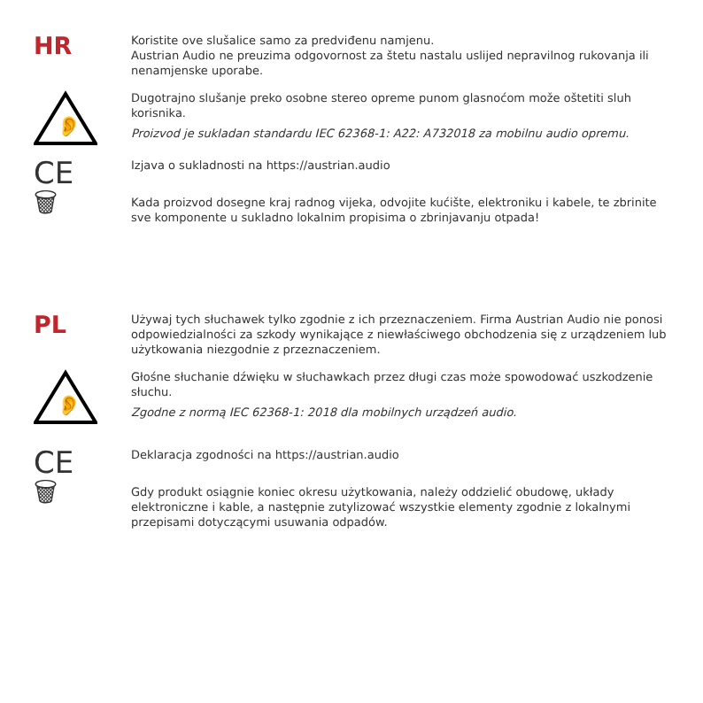HR
Koristite ove slušalice samo za predviđenu namjenu.
Austrian Audio ne preuzima odgovornost za štetu nastalu uslijed nepravilnog rukovanja ili nenamjenske uporabe.
👂
Dugotrajno slušanje preko osobne stereo opreme punom glasnoćom može oštetiti sluh korisnika.
Proizvod je sukladan standardu IEC 62368-1: A22: A732018 za mobilnu audio opremu.
CE
Izjava o sukladnosti na https://austrian.audio
🗑
Kada proizvod dosegne kraj radnog vijeka, odvojite kućište, elektroniku i kabele, te zbrinite sve komponente u sukladno lokalnim propisima o zbrinjavanju otpada!
PL
Używaj tych słuchawek tylko zgodnie z ich przeznaczeniem. Firma Austrian Audio nie ponosi odpowiedzialności za szkody wynikające z niewłaściwego obchodzenia się z urządzeniem lub użytkowania niezgodnie z przeznaczeniem.
👂
Głośne słuchanie dźwięku w słuchawkach przez długi czas może spowodować uszkodzenie słuchu.
Zgodne z normą IEC 62368-1: 2018 dla mobilnych urządzeń audio.
CE
Deklaracja zgodności na https://austrian.audio
🗑
Gdy produkt osiągnie koniec okresu użytkowania, należy oddzielić obudowę, układy elektroniczne i kable, a następnie zutylizować wszystkie elementy zgodnie z lokalnymi przepisami dotyczącymi usuwania odpadów.